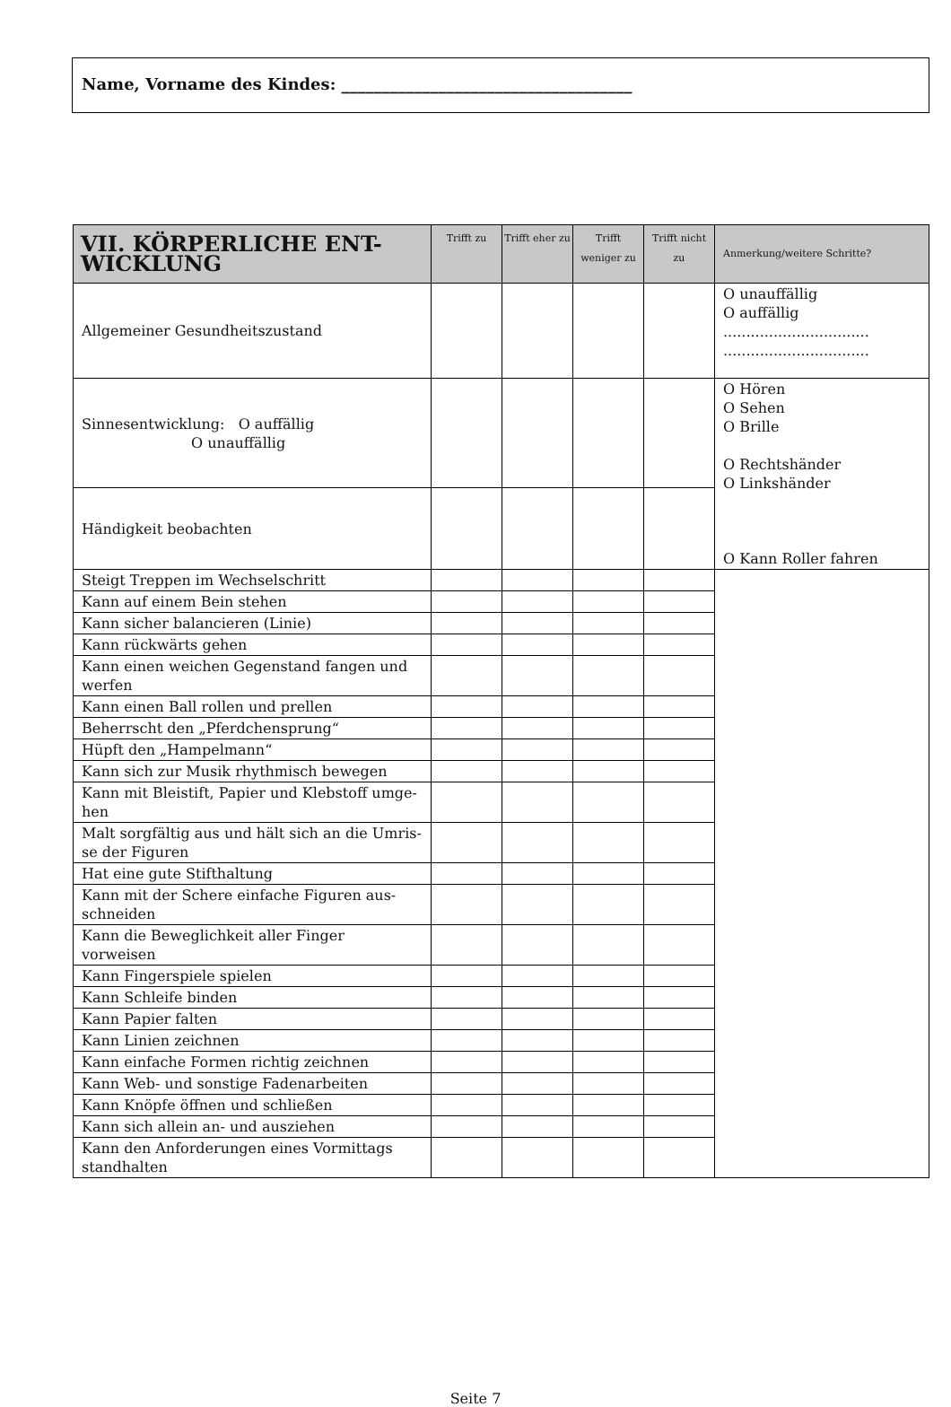Name, Vorname des Kindes: ____________________________________
| VII. KÖRPERLICHE ENT- WICKLUNG | Trifft zu | Trifft eher zu | Trifft weniger zu | Trifft nicht zu | Anmerkung/weitere Schritte? |
| --- | --- | --- | --- | --- | --- |
| Allgemeiner Gesundheitszustand | | | | | O unauffällig O auffällig ................................ ................................ |
| Sinnesentwicklung: O auffällig O unauffällig | | | | | O Hören O Sehen O Brille O Rechtshänder O Linkshänder O Kann Roller fahren |
| Händigkeit beobachten | | | | | |
| Steigt Treppen im Wechselschritt | | | | | |
| Kann auf einem Bein stehen | | | | | |
| Kann sicher balancieren (Linie) | | | | | |
| Kann rückwärts gehen | | | | | |
| Kann einen weichen Gegenstand fangen und werfen | | | | | |
| Kann einen Ball rollen und prellen | | | | | |
| Beherrscht den „Pferdchensprung“ | | | | | |
| Hüpft den „Hampelmann“ | | | | | |
| Kann sich zur Musik rhythmisch bewegen | | | | | |
| Kann mit Bleistift, Papier und Klebstoff umge-hen | | | | | |
| Malt sorgfältig aus und hält sich an die Umris-se der Figuren | | | | | |
| Hat eine gute Stifthaltung | | | | | |
| Kann mit der Schere einfache Figuren aus-schneiden | | | | | |
| Kann die Beweglichkeit aller Finger vorweisen | | | | | |
| Kann Fingerspiele spielen | | | | | |
| Kann Schleife binden | | | | | |
| Kann Papier falten | | | | | |
| Kann Linien zeichnen | | | | | |
| Kann einfache Formen richtig zeichnen | | | | | |
| Kann Web- und sonstige Fadenarbeiten | | | | | |
| Kann Knöpfe öffnen und schließen | | | | | |
| Kann sich allein an- und ausziehen | | | | | |
| Kann den Anforderungen eines Vormittags standhalten | | | | | |
Seite 7